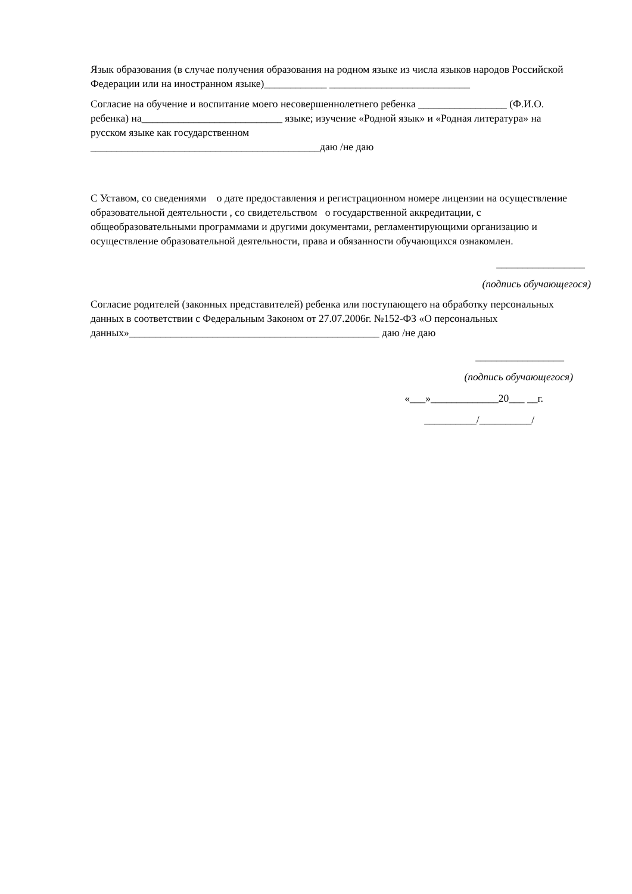Язык образования (в случае получения образования на родном языке из числа языков народов Российской Федерации или на иностранном языке)____________ ___________________________
Согласие на обучение и воспитание моего несовершеннолетнего ребенка _________________ (Ф.И.О. ребенка) на___________________________ языке; изучение «Родной язык» и «Родная литература» на русском языке как государственном
____________________________________________даю /не даю
С Уставом, со сведениями о дате предоставления и регистрационном номере лицензии на осуществление образовательной деятельности , со свидетельством о государственной аккредитации, с общеобразовательными программами и другими документами, регламентирующими организацию и осуществление образовательной деятельности, права и обязанности обучающихся ознакомлен.
_________________
(подпись обучающегося)
Согласие родителей (законных представителей) ребенка или поступающего на обработку персональных данных в соответствии с Федеральным Законом от 27.07.2006г. №152-ФЗ «О персональных данных»________________________________________________ даю /не даю
_________________
(подпись обучающегося)
«___»_____________20___ __г.
__________/__________/